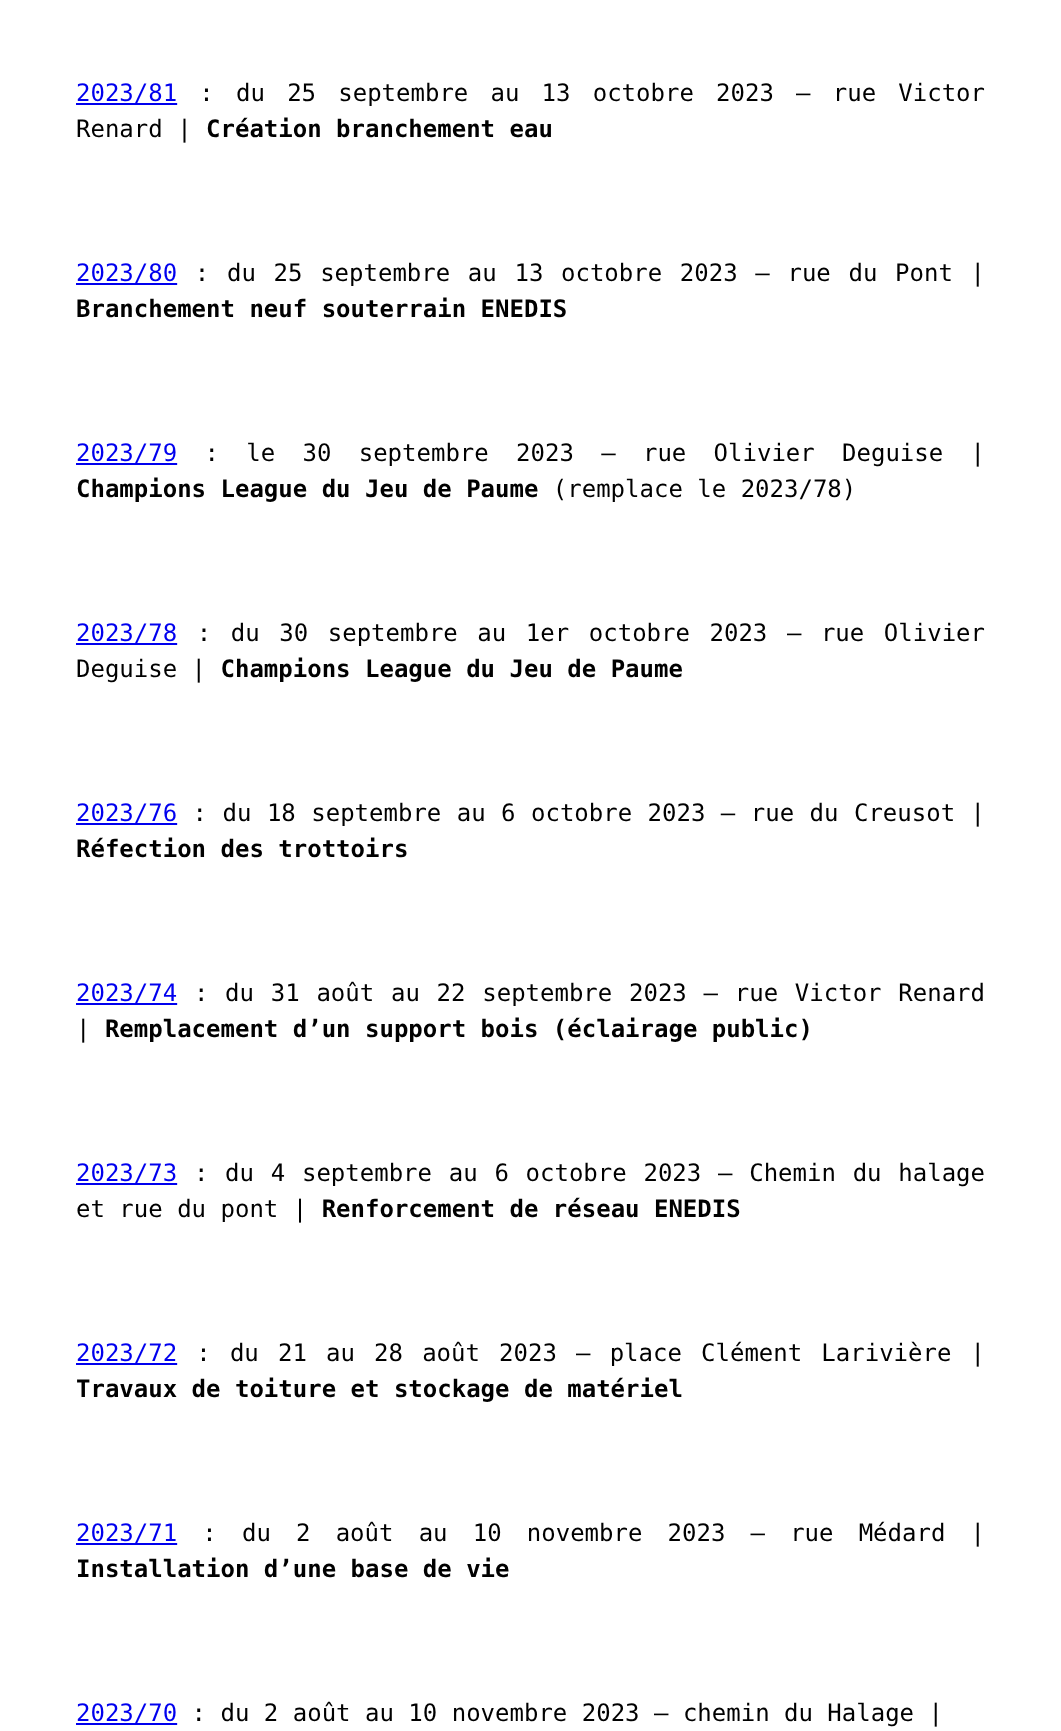2023/81 : du 25 septembre au 13 octobre 2023 – rue Victor Renard | Création branchement eau
2023/80 : du 25 septembre au 13 octobre 2023 – rue du Pont | Branchement neuf souterrain ENEDIS
2023/79 : le 30 septembre 2023 – rue Olivier Deguise | Champions League du Jeu de Paume (remplace le 2023/78)
2023/78 : du 30 septembre au 1er octobre 2023 – rue Olivier Deguise | Champions League du Jeu de Paume
2023/76 : du 18 septembre au 6 octobre 2023 – rue du Creusot | Réfection des trottoirs
2023/74 : du 31 août au 22 septembre 2023 – rue Victor Renard | Remplacement d’un support bois (éclairage public)
2023/73 : du 4 septembre au 6 octobre 2023 – Chemin du halage et rue du pont | Renforcement de réseau ENEDIS
2023/72 : du 21 au 28 août 2023 – place Clément Larivière | Travaux de toiture et stockage de matériel
2023/71 : du 2 août au 10 novembre 2023 – rue Médard | Installation d’une base de vie
2023/70 : du 2 août au 10 novembre 2023 – chemin du Halage |